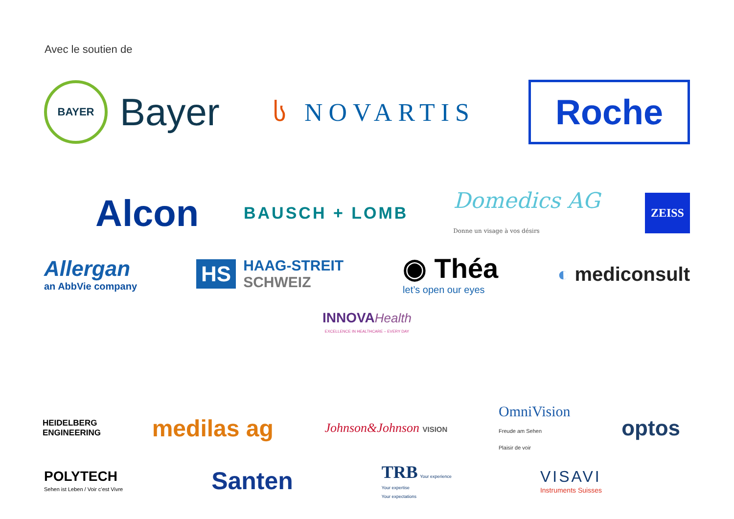Avec le soutien de
BAYER
Bayer
ს NOVARTIS
Roche
Alcon BAUSCH + LOMB Domedics AG
Donne un visage à vos désirs ZEISS
Allergan
an AbbVie company
HS HAAG-STREIT
SCHWEIZ
◉ Théa
let’s open our eyes
◐ mediconsult
INNOVA Health
EXCELLENCE IN HEALTHCARE – EVERY DAY
HEIDELBERG
ENGINEERING medilas ag Johnson&Johnson VISION OmniVision
Freude am Sehen
Plaisir de voir optos
POLYTECH
Sehen ist Leben / Voir c’est Vivre Santen TRB Your experience
Your expertise
Your expectations VISAVI
Instruments Suisses